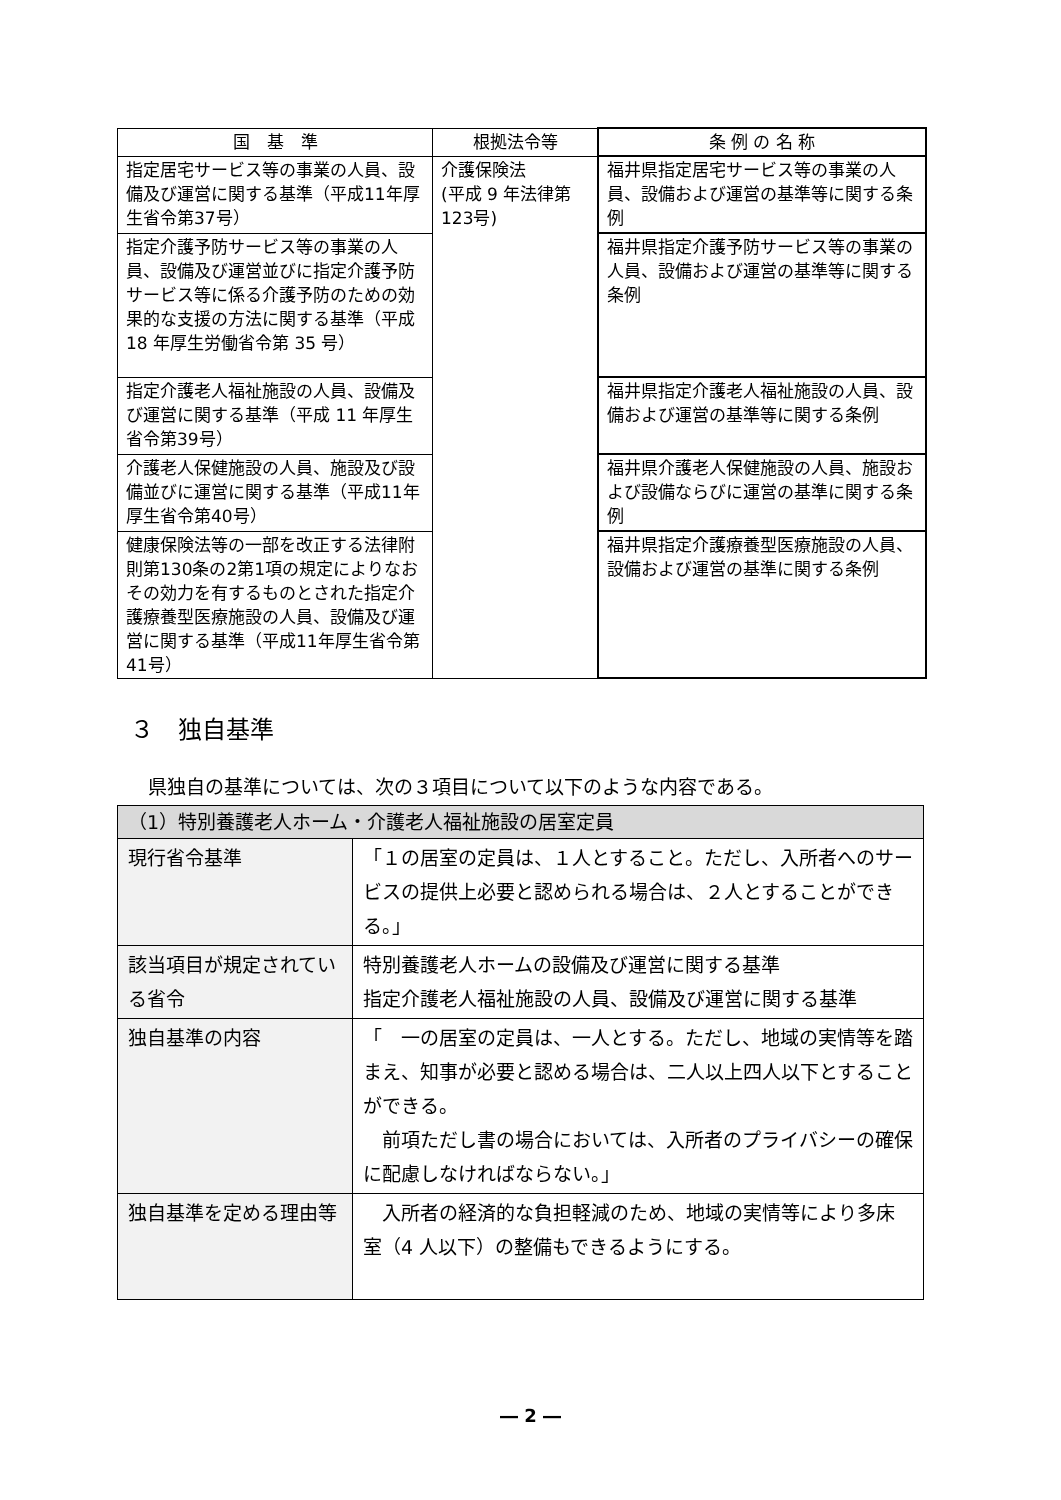| 国 基 準 | 根拠法令等 | 条 例 の 名 称 |
| --- | --- | --- |
| 指定居宅サービス等の事業の人員、設備及び運営に関する基準（平成11年厚生省令第37号） | 介護保険法 (平成 9 年法律第123号) | 福井県指定居宅サービス等の事業の人員、設備および運営の基準等に関する条例 |
| 指定介護予防サービス等の事業の人員、設備及び運営並びに指定介護予防サービス等に係る介護予防のための効果的な支援の方法に関する基準（平成 18 年厚生労働省令第 35 号） | | 福井県指定介護予防サービス等の事業の人員、設備および運営の基準等に関する条例 |
| 指定介護老人福祉施設の人員、設備及び運営に関する基準（平成 11 年厚生省令第39号） | | 福井県指定介護老人福祉施設の人員、設備および運営の基準等に関する条例 |
| 介護老人保健施設の人員、施設及び設備並びに運営に関する基準（平成11年厚生省令第40号） | | 福井県介護老人保健施設の人員、施設および設備ならびに運営の基準に関する条例 |
| 健康保険法等の一部を改正する法律附則第130条の2第1項の規定によりなおその効力を有するものとされた指定介護療養型医療施設の人員、設備及び運営に関する基準（平成11年厚生省令第41号） | | 福井県指定介護療養型医療施設の人員、設備および運営の基準に関する条例 |
３　独自基準
県独自の基準については、次の３項目について以下のような内容である。
| （1）特別養護老人ホーム・介護老人福祉施設の居室定員 | |
| 現行省令基準 | 「１の居室の定員は、１人とすること。ただし、入所者へのサービスの提供上必要と認められる場合は、２人とすることができる。」 |
| 該当項目が規定されている省令 | 特別養護老人ホームの設備及び運営に関する基準 指定介護老人福祉施設の人員、設備及び運営に関する基準 |
| 独自基準の内容 | 「 一の居室の定員は、一人とする。ただし、地域の実情等を踏まえ、知事が必要と認める場合は、二人以上四人以下とすることができる。 前項ただし書の場合においては、入所者のプライバシーの確保に配慮しなければならない。」 |
| 独自基準を定める理由等 | 入所者の経済的な負担軽減のため、地域の実情等により多床室（4 人以下）の整備もできるようにする。 |
― 2 ―